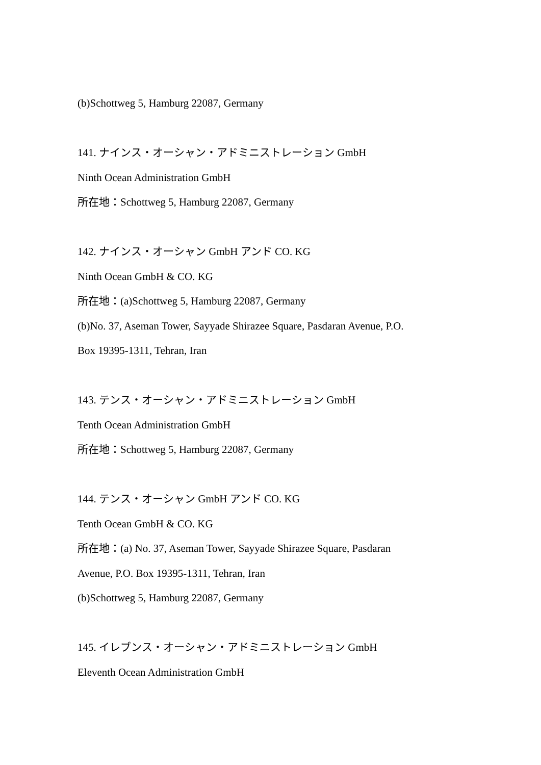(b)Schottweg 5, Hamburg 22087, Germany
141. ナインス・オーシャン・アドミニストレーション GmbH
Ninth Ocean Administration GmbH
所在地：Schottweg 5, Hamburg 22087, Germany
142. ナインス・オーシャン GmbH アンド CO. KG
Ninth Ocean GmbH & CO. KG
所在地：(a)Schottweg 5, Hamburg 22087, Germany
(b)No. 37, Aseman Tower, Sayyade Shirazee Square, Pasdaran Avenue, P.O.
Box 19395-1311, Tehran, Iran
143. テンス・オーシャン・アドミニストレーション GmbH
Tenth Ocean Administration GmbH
所在地：Schottweg 5, Hamburg 22087, Germany
144. テンス・オーシャン GmbH アンド CO. KG
Tenth Ocean GmbH & CO. KG
所在地：(a) No. 37, Aseman Tower, Sayyade Shirazee Square, Pasdaran
Avenue, P.O. Box 19395-1311, Tehran, Iran
(b)Schottweg 5, Hamburg 22087, Germany
145. イレブンス・オーシャン・アドミニストレーション GmbH
Eleventh Ocean Administration GmbH